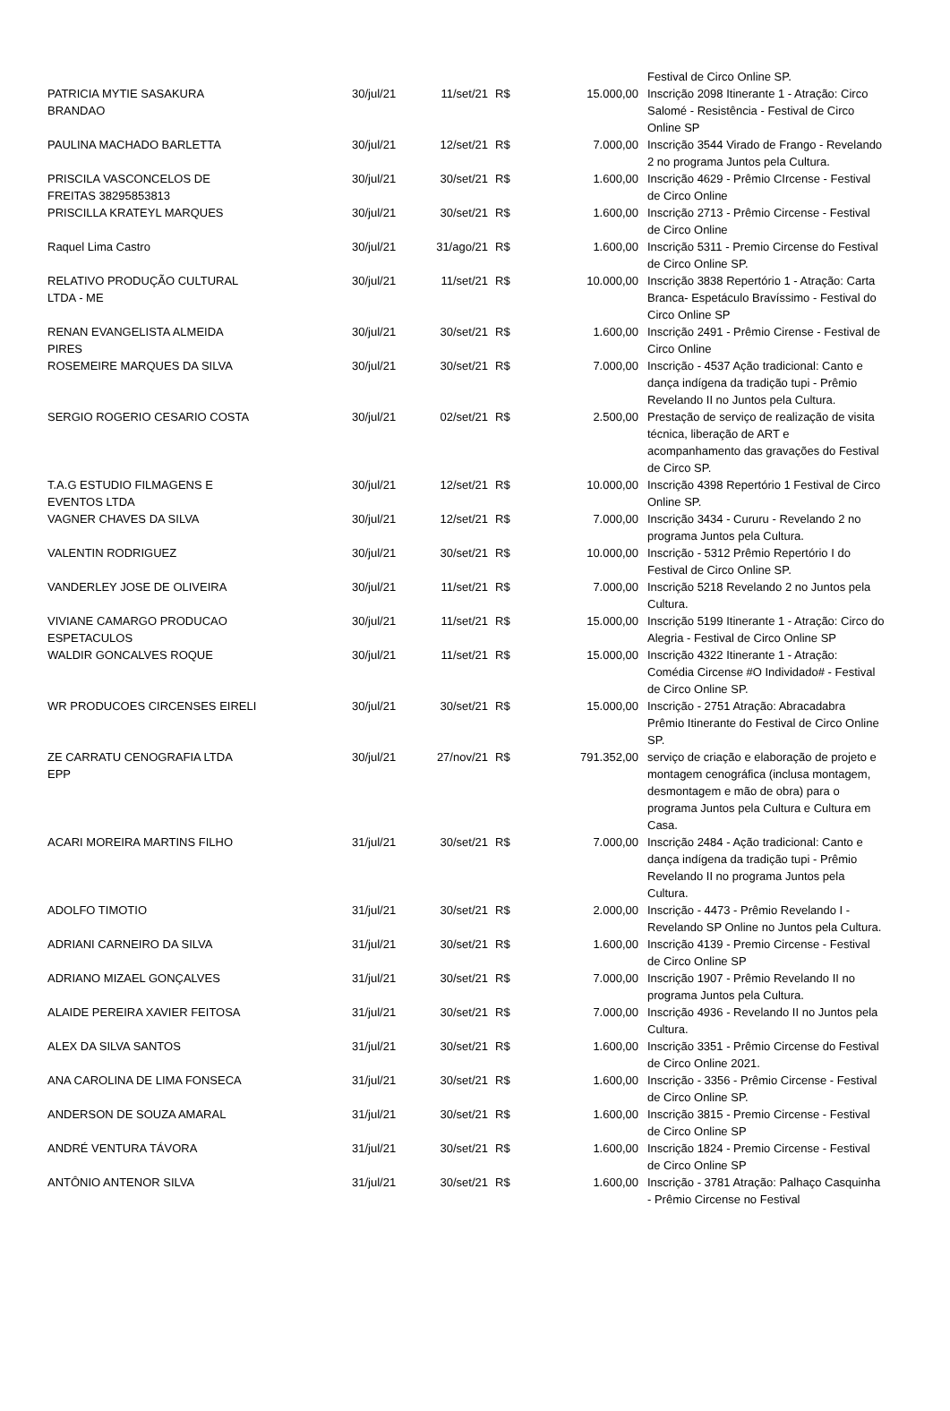| | | | | | Festival de Circo Online SP. |
| PATRICIA MYTIE SASAKURA BRANDAO | 30/jul/21 | 11/set/21 | R$ | 15.000,00 | Inscrição 2098 Itinerante 1 - Atração: Circo Salomé - Resistência - Festival de Circo Online SP |
| PAULINA MACHADO BARLETTA | 30/jul/21 | 12/set/21 | R$ | 7.000,00 | Inscrição 3544 Virado de Frango - Revelando 2 no programa Juntos pela Cultura. |
| PRISCILA VASCONCELOS DE FREITAS 38295853813 | 30/jul/21 | 30/set/21 | R$ | 1.600,00 | Inscrição 4629 - Prêmio CIrcense - Festival de Circo Online |
| PRISCILLA KRATEYL MARQUES | 30/jul/21 | 30/set/21 | R$ | 1.600,00 | Inscrição 2713 - Prêmio Circense - Festival de Circo Online |
| Raquel Lima Castro | 30/jul/21 | 31/ago/21 | R$ | 1.600,00 | Inscrição 5311 - Premio Circense do Festival de Circo Online SP. |
| RELATIVO PRODUÇÃO CULTURAL LTDA - ME | 30/jul/21 | 11/set/21 | R$ | 10.000,00 | Inscrição 3838 Repertório 1 - Atração: Carta Branca- Espetáculo Bravíssimo - Festival do Circo Online SP |
| RENAN EVANGELISTA ALMEIDA PIRES | 30/jul/21 | 30/set/21 | R$ | 1.600,00 | Inscrição 2491 - Prêmio Cirense - Festival de Circo Online |
| ROSEMEIRE MARQUES DA SILVA | 30/jul/21 | 30/set/21 | R$ | 7.000,00 | Inscrição - 4537 Ação tradicional: Canto e dança indígena da tradição tupi - Prêmio Revelando II no Juntos pela Cultura. |
| SERGIO ROGERIO CESARIO COSTA | 30/jul/21 | 02/set/21 | R$ | 2.500,00 | Prestação de serviço de realização de visita técnica, liberação de ART e acompanhamento das gravações do Festival de Circo SP. |
| T.A.G ESTUDIO FILMAGENS E EVENTOS LTDA | 30/jul/21 | 12/set/21 | R$ | 10.000,00 | Inscrição 4398 Repertório 1 Festival de Circo Online SP. |
| VAGNER CHAVES DA SILVA | 30/jul/21 | 12/set/21 | R$ | 7.000,00 | Inscrição 3434 - Cururu - Revelando 2 no programa Juntos pela Cultura. |
| VALENTIN RODRIGUEZ | 30/jul/21 | 30/set/21 | R$ | 10.000,00 | Inscrição - 5312 Prêmio Repertório I do Festival de Circo Online SP. |
| VANDERLEY JOSE DE OLIVEIRA | 30/jul/21 | 11/set/21 | R$ | 7.000,00 | Inscrição 5218 Revelando 2 no Juntos pela Cultura. |
| VIVIANE CAMARGO PRODUCAO ESPETACULOS | 30/jul/21 | 11/set/21 | R$ | 15.000,00 | Inscrição 5199 Itinerante 1 - Atração: Circo do Alegria - Festival de Circo Online SP |
| WALDIR GONCALVES ROQUE | 30/jul/21 | 11/set/21 | R$ | 15.000,00 | Inscrição 4322 Itinerante 1 - Atração: Comédia Circense #O Individado# - Festival de Circo Online SP. |
| WR PRODUCOES CIRCENSES EIRELI | 30/jul/21 | 30/set/21 | R$ | 15.000,00 | Inscrição - 2751 Atração: Abracadabra Prêmio Itinerante do Festival de Circo Online SP. |
| ZE CARRATU CENOGRAFIA LTDA EPP | 30/jul/21 | 27/nov/21 | R$ | 791.352,00 | serviço de criação e elaboração de projeto e montagem cenográfica (inclusa montagem, desmontagem e mão de obra) para o programa Juntos pela Cultura e Cultura em Casa. |
| ACARI MOREIRA MARTINS FILHO | 31/jul/21 | 30/set/21 | R$ | 7.000,00 | Inscrição 2484 - Ação tradicional: Canto e dança indígena da tradição tupi - Prêmio Revelando II no programa Juntos pela Cultura. |
| ADOLFO TIMOTIO | 31/jul/21 | 30/set/21 | R$ | 2.000,00 | Inscrição - 4473 - Prêmio Revelando I - Revelando SP Online no Juntos pela Cultura. |
| ADRIANI CARNEIRO DA SILVA | 31/jul/21 | 30/set/21 | R$ | 1.600,00 | Inscrição 4139 - Premio Circense - Festival de Circo Online SP |
| ADRIANO MIZAEL GONÇALVES | 31/jul/21 | 30/set/21 | R$ | 7.000,00 | Inscrição 1907 - Prêmio Revelando II no programa Juntos pela Cultura. |
| ALAIDE PEREIRA XAVIER FEITOSA | 31/jul/21 | 30/set/21 | R$ | 7.000,00 | Inscrição 4936 - Revelando II no Juntos pela Cultura. |
| ALEX DA SILVA SANTOS | 31/jul/21 | 30/set/21 | R$ | 1.600,00 | Inscrição 3351 - Prêmio Circense do Festival de Circo Online 2021. |
| ANA CAROLINA DE LIMA FONSECA | 31/jul/21 | 30/set/21 | R$ | 1.600,00 | Inscrição - 3356 - Prêmio Circense - Festival de Circo Online SP. |
| ANDERSON DE SOUZA AMARAL | 31/jul/21 | 30/set/21 | R$ | 1.600,00 | Inscrição 3815 - Premio Circense - Festival de Circo Online SP |
| ANDRÉ VENTURA TÁVORA | 31/jul/21 | 30/set/21 | R$ | 1.600,00 | Inscrição 1824 - Premio Circense - Festival de Circo Online SP |
| ANTÔNIO ANTENOR SILVA | 31/jul/21 | 30/set/21 | R$ | 1.600,00 | Inscrição - 3781 Atração: Palhaço Casquinha - Prêmio Circense no Festival |